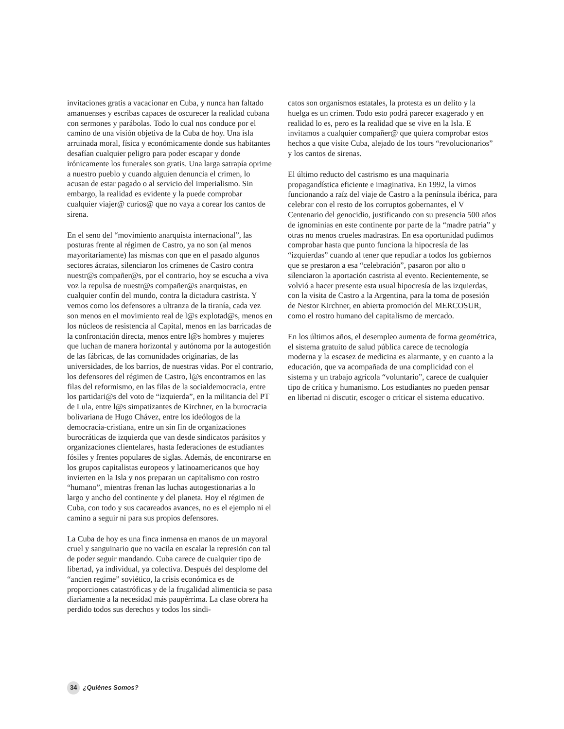invitaciones gratis a vacacionar en Cuba, y nunca han faltado amanuenses y escribas capaces de oscurecer la realidad cubana con sermones y parábolas. Todo lo cual nos conduce por el camino de una visión objetiva de la Cuba de hoy. Una isla arruinada moral, física y económicamente donde sus habitantes desafían cualquier peligro para poder escapar y donde irónicamente los funerales son gratis. Una larga satrapía oprime a nuestro pueblo y cuando alguien denuncia el crimen, lo acusan de estar pagado o al servicio del imperialismo. Sin embargo, la realidad es evidente y la puede comprobar cualquier viajer@ curios@ que no vaya a corear los cantos de sirena.
En el seno del “movimiento anarquista internacional”, las posturas frente al régimen de Castro, ya no son (al menos mayoritariamente) las mismas con que en el pasado algunos sectores ácratas, silenciaron los crímenes de Castro contra nuestr@s compañer@s, por el contrario, hoy se escucha a viva voz la repulsa de nuestr@s compañer@s anarquistas, en cualquier confín del mundo, contra la dictadura castrista. Y vemos como los defensores a ultranza de la tiranía, cada vez son menos en el movimiento real de l@s explotad@s, menos en los núcleos de resistencia al Capital, menos en las barricadas de la confrontación directa, menos entre l@s hombres y mujeres que luchan de manera horizontal y autónoma por la autogestión de las fábricas, de las comunidades originarias, de las universidades, de los barrios, de nuestras vidas. Por el contrario, los defensores del régimen de Castro, l@s encontramos en las filas del reformismo, en las filas de la socialdemocracia, entre los partidari@s del voto de “izquierda”, en la militancia del PT de Lula, entre l@s simpatizantes de Kirchner, en la burocracia bolivariana de Hugo Chávez, entre los ideólogos de la democracia-cristiana, entre un sin fin de organizaciones burocráticas de izquierda que van desde sindicatos parásitos y organizaciones clientelares, hasta federaciones de estudiantes fósiles y frentes populares de siglas. Además, de encontrarse en los grupos capitalistas europeos y latinoamericanos que hoy invierten en la Isla y nos preparan un capitalismo con rostro “humano”, mientras frenan las luchas autogestionarias a lo largo y ancho del continente y del planeta. Hoy el régimen de Cuba, con todo y sus cacareados avances, no es el ejemplo ni el camino a seguir ni para sus propios defensores.
La Cuba de hoy es una finca inmensa en manos de un mayoral cruel y sanguinario que no vacila en escalar la represión con tal de poder seguir mandando. Cuba carece de cualquier tipo de libertad, ya individual, ya colectiva. Después del desplome del “ancien regime” soviético, la crisis económica es de proporciones catastróficas y de la frugalidad alimenticia se pasa diariamente a la necesidad más paupérrima. La clase obrera ha perdido todos sus derechos y todos los sindi-
catos son organismos estatales, la protesta es un delito y la huelga es un crimen. Todo esto podrá parecer exagerado y en realidad lo es, pero es la realidad que se vive en la Isla. E invitamos a cualquier compañer@ que quiera comprobar estos hechos a que visite Cuba, alejado de los tours “revolucionarios” y los cantos de sirenas.
El último reducto del castrismo es una maquinaria propagandística eficiente e imaginativa. En 1992, la vimos funcionando a raíz del viaje de Castro a la península ibérica, para celebrar con el resto de los corruptos gobernantes, el V Centenario del genocidio, justificando con su presencia 500 años de ignominias en este continente por parte de la “madre patria” y otras no menos crueles madrastras. En esa oportunidad pudimos comprobar hasta que punto funciona la hipocresía de las “izquierdas” cuando al tener que repudiar a todos los gobiernos que se prestaron a esa “celebración”, pasaron por alto o silenciaron la aportación castrista al evento. Recientemente, se volvió a hacer presente esta usual hipocresía de las izquierdas, con la visita de Castro a la Argentina, para la toma de posesión de Nestor Kirchner, en abierta promoción del MERCOSUR, como el rostro humano del capitalismo de mercado.
En los últimos años, el desempleo aumenta de forma geométrica, el sistema gratuito de salud pública carece de tecnología moderna y la escasez de medicina es alarmante, y en cuanto a la educación, que va acompañada de una complicidad con el sistema y un trabajo agrícola “voluntario”, carece de cualquier tipo de crítica y humanismo. Los estudiantes no pueden pensar en libertad ni discutir, escoger o criticar el sistema educativo.
34 ¿Quiénes Somos?